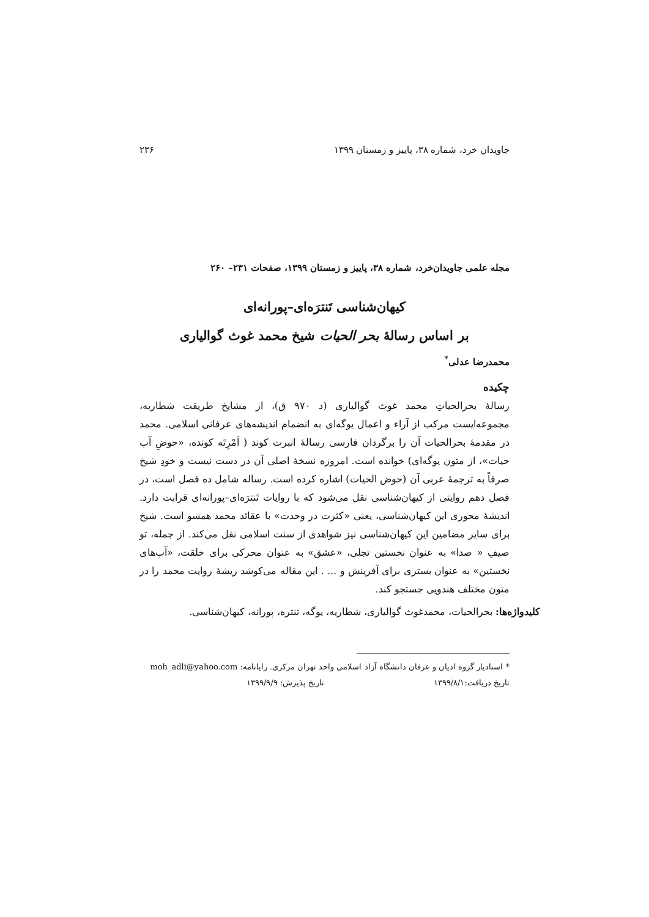جاویدان خرد، شماره ۳۸، پاییز و زمستان ۱۳۹۹ ۲۳۶
مجله علمی جاویدان‌خرد، شماره ۳۸، پاییز و زمستان ۱۳۹۹، صفحات ۲۳۱– ۲۶۰
کیهان‌شناسی تَنترَه‌ای–پورانه‌ای
بر اساس رسالهٔ بحر الحیات شیخ محمد غوث گوالیاری
محمدرضا عدلی<sup>*</sup>
چکیده
رسالهٔ بحرالحیاتِ محمد غوث گوالیاری (د ۹۷۰ ق)، از مشایخ طریقت شطاریه، مجموعه‌ایست مرکب از آراء و اعمال یوگه‌ای به انضمام اندیشه‌های عرفانی اسلامی. محمد در مقدمهٔ بحرالحیات آن را برگردان فارسی رسالهٔ انبرت کوند ( اَمْرِتَه کونده، «حوضِ آب حیات»، از متون یوگه‌ای) خوانده است. امروزه نسخهٔ اصلی آن در دست نیست و خودِ شیخ صرفاً به ترجمهٔ عربی آن (حوض الحیات) اشاره کرده است. رساله شامل ده فصل است، در فصل دهم روایتی از کیهان‌شناسی نقل می‌شود که با روایات تَنترَه‌ای–پورانه‌ای قرابت دارد. اندیشهٔ محوری این کیهان‌شناسی، یعنی «کثرت در وحدت» با عقائد محمد همسو است. شیخ برای سایر مضامین این کیهان‌شناسی نیز شواهدی از سنت اسلامی نقل می‌کند. از جمله، تو صیفِ « صدا» به عنوان نخستین تجلی، «عشق» به عنوان محرکی برای خلقت، «آب‌های نخستین» به عنوان بستری برای آفرینش و ... . این مقاله می‌کوشد ریشهٔ روایت محمد را در متون مختلف هندویی جستجو کند.
کلیدواژه‌ها: بحرالحیات، محمدغوث گوالیاری، شطاریه، یوگه، تنتره، پورانه، کیهان‌شناسی.
* استادیار گروه ادیان و عرفان دانشگاه آزاد اسلامی واحد تهران مرکزی. رایانامه: moh_adli@yahoo.com
تاریخ دریافت:۱۳۹۹/۸/۱ تاریخ پذیرش: ۱۳۹۹/۹/۹